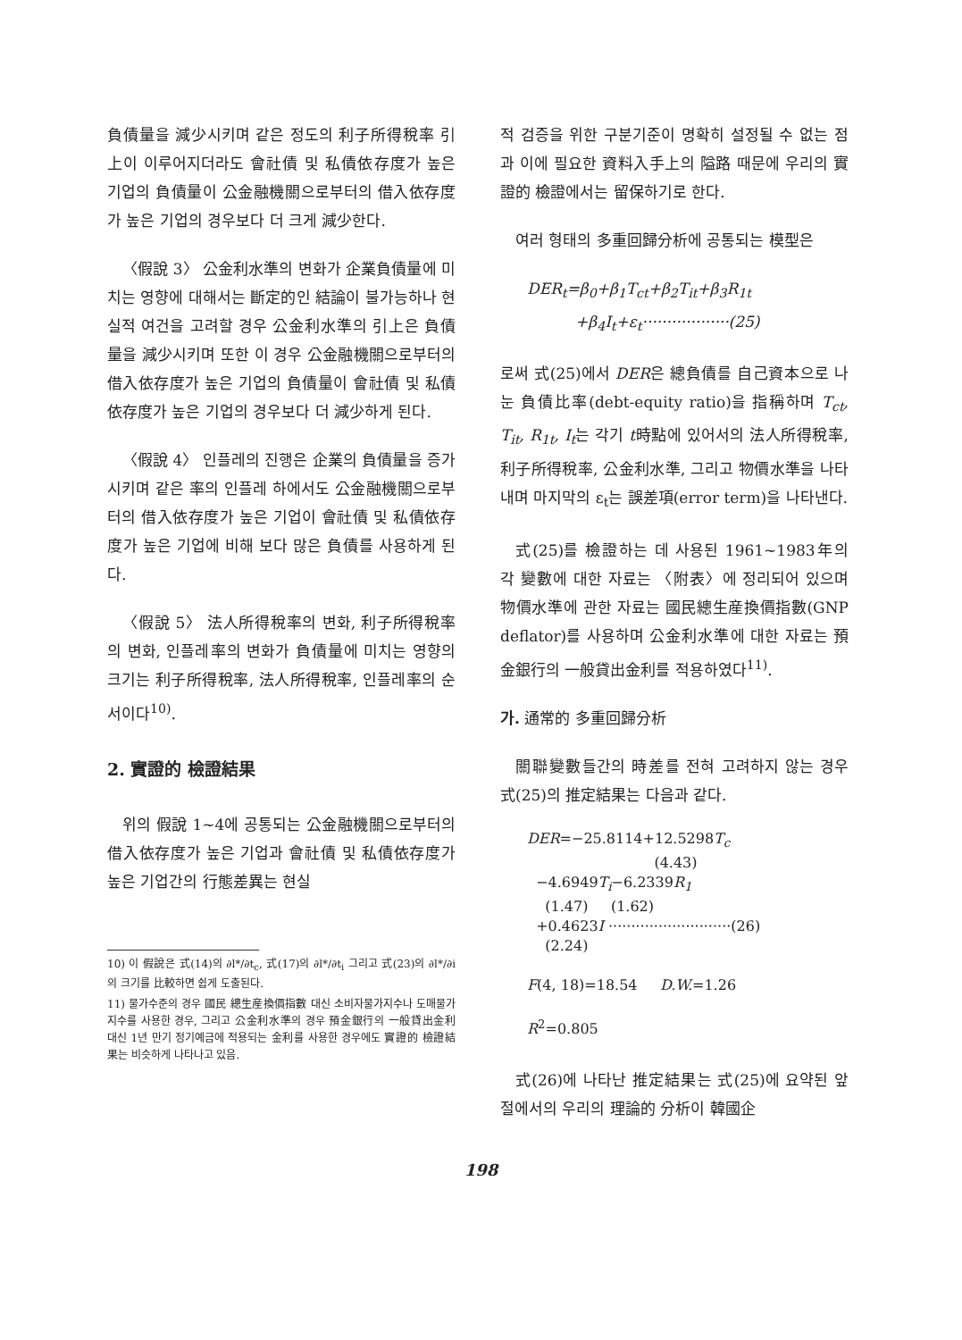負債量을 減少시키며 같은 정도의 利子所得稅率 引上이 이루어지더라도 會社債 및 私債依存度가 높은 기업의 負債量이 公金融機關으로부터의 借入依存度가 높은 기업의 경우보다 더 크게 減少한다.
〈假說 3〉 公金利水準의 변화가 企業負債量에 미치는 영향에 대해서는 斷定的인 結論이 불가능하나 현실적 여건을 고려할 경우 公金利水準의 引上은 負債量을 減少시키며 또한 이 경우 公金融機關으로부터의 借入依存度가 높은 기업의 負債量이 會社債 및 私債依存度가 높은 기업의 경우보다 더 減少하게 된다.
〈假說 4〉 인플레의 진행은 企業의 負債量을 증가시키며 같은 率의 인플레 하에서도 公金融機關으로부터의 借入依存度가 높은 기업이 會社債 및 私債依存度가 높은 기업에 비해 보다 많은 負債를 사용하게 된다.
〈假說 5〉 法人所得稅率의 변화, 利子所得稅率의 변화, 인플레率의 변화가 負債量에 미치는 영향의 크기는 利子所得稅率, 法人所得稅率, 인플레率의 순서이다<sup>10)</sup>.
2. 實證的 檢證結果
위의 假說 1~4에 공통되는 公金融機關으로부터의 借入依存度가 높은 기업과 會社債 및 私債依存度가 높은 기업간의 行態差異는 현실
10) 이 假說은 式(14)의 ∂l*/∂t<sub>c</sub>, 式(17)의 ∂l*/∂t<sub>i</sub> 그리고 式(23)의 ∂l*/∂i 의 크기를 比較하면 쉽게 도출된다.
11) 물가수준의 경우 國民 總生産換價指數 대신 소비자물가지수나 도매물가지수를 사용한 경우, 그리고 公金利水準의 경우 預金銀行의 一般貸出金利 대신 1년 만기 정기예금에 적용되는 金利를 사용한 경우에도 實證的 檢證結果는 비슷하게 나타나고 있음.
적 검증을 위한 구분기준이 명확히 설정될 수 없는 점과 이에 필요한 資料入手上의 隘路 때문에 우리의 實證的 檢證에서는 留保하기로 한다.
여러 형태의 多重回歸分析에 공통되는 模型은
DER<sub>t</sub>=β<sub>0</sub>+β<sub>1</sub>T<sub>ct</sub>+β<sub>2</sub>T<sub>it</sub>+β<sub>3</sub>R<sub>1t</sub>
+β<sub>4</sub>I<sub>t</sub>+ε<sub>t</sub>··················(25)
로써 式(25)에서 DER은 總負債를 自己資本으로 나눈 負債比率(debt-equity ratio)을 指稱하며 T<sub>ct</sub>, T<sub>it</sub>, R<sub>1t</sub>, I<sub>t</sub>는 각기 t時點에 있어서의 法人所得稅率, 利子所得稅率, 公金利水準, 그리고 物價水準을 나타내며 마지막의 ε<sub>t</sub>는 誤差項(error term)을 나타낸다.
式(25)를 檢證하는 데 사용된 1961~1983年의 각 變數에 대한 자료는 〈附表〉에 정리되어 있으며 物價水準에 관한 자료는 國民總生産換價指數(GNP deflator)를 사용하며 公金利水準에 대한 자료는 預金銀行의 一般貸出金利를 적용하였다<sup>11)</sup>.
가. 通常的 多重回歸分析
關聯變數들간의 時差를 전혀 고려하지 않는 경우 式(25)의 推定結果는 다음과 같다.
DER=−25.8114+12.5298T<sub>c</sub>
(4.43)
−4.6949T<sub>i</sub>−6.2339R<sub>1</sub>
(1.47) (1.62)
+0.4623I ···························(26)
(2.24)
F(4, 18)=18.54 D.W.=1.26
R<sup>2</sup>=0.805
式(26)에 나타난 推定結果는 式(25)에 요약된 앞 절에서의 우리의 理論的 分析이 韓國企
198